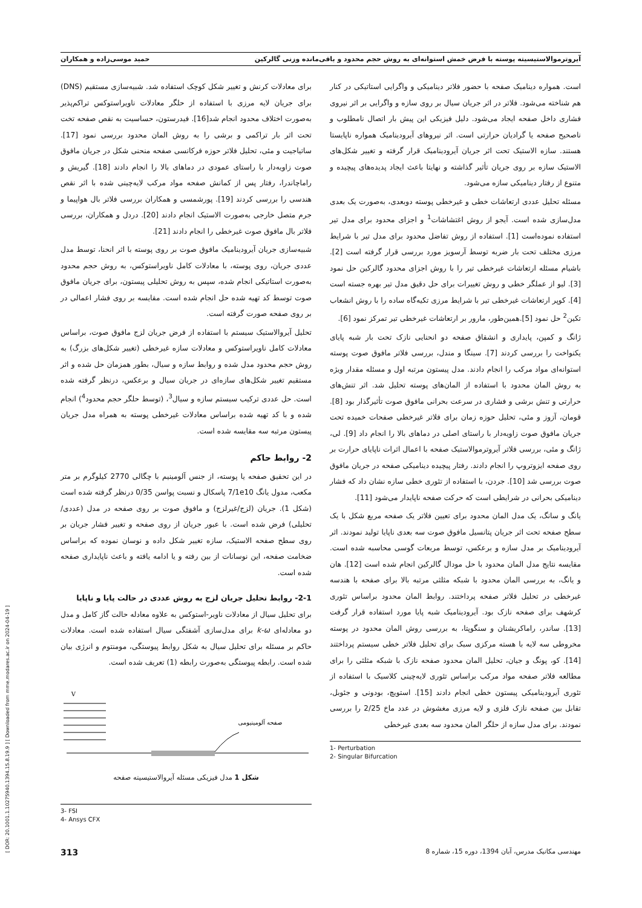آیروترموالاستیسیته پوسته با فرض خمش استوانه‌ای به روش حجم محدود و باقی‌مانده وزنی گالرکین حمید موسی‌زاده و همکاران
است. همواره دینامیک صفحه با حضور فلاتر دینامیکی و واگرایی استاتیکی در کنار هم شناخته می‌شود. فلاتر در اثر جریان سیال بر روی سازه و واگرایی بر اثر نیروی فشاری داخل صفحه ایجاد می‌شود. دلیل فیزیکی این پیش بار اتصال نامطلوب و ناصحیح صفحه یا گرادیان حرارتی است. اثر نیروهای آیرودینامیک همواره ناپایستا هستند. سازه الاستیک تحت اثر جریان آیرودینامیک قرار گرفته و تغییر شکل‌های الاستیک سازه بر روی جریان تأثیر گذاشته و نهایتا باعث ایجاد پدیده‌های پیچیده و متنوع از رفتار دینامیکی سازه می‌شود.
مسئله تحلیل عددی ارتعاشات خطی و غیرخطی پوسته دوبعدی، به‌صورت یک بعدی مدل‌سازی شده است. آیجو از روش اغتشاشات<sup>1</sup> و اجزای محدود برای مدل تیر استفاده نموده‌است [1]. استفاده از روش تفاضل محدود برای مدل تیر با شرایط مرزی مختلف تحت بار ضربه توسط آرسویز مورد بررسی قرار گرفته است [2]. باشیام مسئله ارتعاشات غیرخطی تیر را با روش اجزای محدود گالرکین حل نمود [3]. لیو از عملگر خطی و روش تغییرات برای حل دقیق مدل تیر بهره جسته است [4]. کوپر ارتعاشات غیرخطی تیر با شرایط مرزی تکیه‌گاه ساده را با روش انشعاب تکین<sup>2</sup> حل نمود [5].همین‌طور، مارور بر ارتعاشات غیرخطی تیر تمرکز نمود [6].
ژانگ و کمپن، پایداری و انشقاق صفحه دو انحنایی نازک تحت بار شبه پایای یکنواخت را بررسی کردند [7]. سینگا و مندل، بررسی فلاتر مافوق صوت پوسته استوانه‌ای مواد مرکب را انجام دادند. مدل پیستون مرتبه اول و مسئله مقدار ویژه به روش المان محدود با استفاده از المان‌های پوسته تحلیل شد. اثر تنش‌های حرارتی و تنش برشی و فشاری در سرعت بحرانی مافوق صوت تأثیرگذار بود [8]. قومان، آزوز و مئی، تحلیل حوزه زمان برای فلاتر غیرخطی صفحات خمیده تحت جریان مافوق صوت زاویه‌دار با راستای اصلی در دماهای بالا را انجام داد [9]. لی، ژانگ و مئی، بررسی فلاتر آیروترموالاستیک صفحه با اعمال اثرات ناپایای حرارت بر روی صفحه ایزوتروپ را انجام دادند. رفتار پیچیده دینامیکی صفحه در جریان مافوق صوت بررسی شد [10]. جردن، با استفاده از تئوری خطی سازه نشان داد که فشار دینامیکی بحرانی در شرایطی است که حرکت صفحه ناپایدار می‌شود [11].
یانگ و سانگ، یک مدل المان محدود برای تعیین فلاتر یک صفحه مربع شکل با یک سطح صفحه تحت اثر جریان پتانسیل مافوق صوت سه بعدی ناپایا تولید نمودند. اثر آیرودینامیک بر مدل سازه و برعکس، توسط مربعات گوسی محاسبه شده است. مقایسه نتایج مدل المان محدود با حل مودال گالرکین انجام شده است [12]. هان و یانگ، به بررسی المان محدود با شبکه مثلثی مرتبه بالا برای صفحه با هندسه غیرخطی در تحلیل فلاتر صفحه پرداختند. روابط المان محدود براساس تئوری کرشهف برای صفحه نازک بود. آیرودینامیک شبه پایا مورد استفاده قرار گرفت [13]. ساندر، راماکریشنان و سنگوپتا، به بررسی روش المان محدود در پوسته مخروطی سه لایه با هسته مرکزی سبک برای تحلیل فلاتر خطی سیستم پرداختند [14]. کو، پونگ و جیان، تحلیل المان محدود صفحه نازک با شبکه مثلثی را برای مطالعه فلاتر صفحه مواد مرکب براساس تئوری لایه‌چینی کلاسیک با استفاده از تئوری آیرودینامیکی پیستون خطی انجام دادند [15]. استویچ، بودونی و جئوبل، تقابل بین صفحه نازک فلزی و لایه مرزی مغشوش در عدد ماخ 2/25 را بررسی نمودند. برای مدل سازه از حلگر المان محدود سه بعدی غیرخطی
1- Perturbation
2- Singular Bifurcation
برای معادلات کرنش و تغییر شکل کوچک استفاده شد. شبیه‌سازی مستقیم (DNS) برای جریان لایه مرزی با استفاده از حلگر معادلات ناویراستوکس تراکم‌پذیر به‌صورت اختلاف محدود انجام شد[16]. فیدرستون، حساسیت به نقص صفحه تخت تحت اثر بار تراکمی و برشی را به روش المان محدود بررسی نمود [17]. ساتیاجیت و مئی، تحلیل فلاتر حوزه فرکانسی صفحه منحنی شکل در جریان مافوق صوت زاویه‌دار با راستای عمودی در دماهای بالا را انجام دادند [18]. گیریش و راماچاندرا، رفتار پس از کمانش صفحه مواد مرکب لایه‌چینی شده با اثر نقص هندسی را بررسی کردند [19]. پورشمسی و همکاران بررسی فلاتر بال هواپیما و جرم متصل خارجی به‌صورت الاستیک انجام دادند [20]. دردل و همکاران، بررسی فلاتر بال مافوق صوت غیرخطی را انجام دادند [21].
شبیه‌سازی جریان آیرودینامیک مافوق صوت بر روی پوسته با اثر انحنا، توسط مدل عددی جریان، روی پوسته، با معادلات کامل ناویراستوکس، به روش حجم محدود به‌صورت استاتیکی انجام شده، سپس به روش تحلیلی پیستون، برای جریان مافوق صوت توسط کد تهیه شده حل انجام شده است. مقایسه بر روی فشار اعمالی در بر روی صفحه صورت گرفته است.
تحلیل آیروالاستیک سیستم با استفاده از فرض جریان لزج مافوق صوت، براساس معادلات کامل ناویراستوکس و معادلات سازه غیرخطی (تغییر شکل‌های بزرگ) به روش حجم محدود مدل شده و روابط سازه و سیال، بطور همزمان حل شده و اثر مستقیم تغییر شکل‌های سازه‌ای در جریان سیال و برعکس، درنظر گرفته شده است. حل عددی ترکیب سیستم سازه و سیال<sup>3</sup>، (توسط حلگر حجم محدود<sup>4</sup>) انجام شده و با کد تهیه شده براساس معادلات غیرخطی پوسته به همراه مدل جریان پیستون مرتبه سه مقایسه شده است.
2- روابط حاکم
در این تحقیق صفحه یا پوسته، از جنس آلومینیم با چگالی 2770 کیلوگرم بر متر مکعب، مدول یانگ 7/1e10 پاسکال و نسبت پواسن 0/35 درنظر گرفته شده است (شکل 1). جریان (لزج/غیرلزج) و مافوق صوت بر روی صفحه در مدل (عددی/تحلیلی) فرض شده است. با عبور جریان از روی صفحه و تغییر فشار جریان بر روی سطح صفحه الاستیک، سازه تغییر شکل داده و نوسان نموده که براساس ضخامت صفحه، این نوسانات از بین رفته و یا ادامه یافته و باعث ناپایداری صفحه شده است.
2-1- روابط تحلیل جریان لزج به روش عددی در حالت پایا و ناپایا
برای تحلیل سیال از معادلات ناویر-استوکس به علاوه معادله حالت گاز کامل و مدل دو معادله‌ای k-ω برای مدل‌سازی آشفتگی سیال استفاده شده است. معادلات حاکم بر مسئله برای تحلیل سیال به شکل روابط پیوستگی، مومنتوم و انرژی بیان شده است. رابطه پیوستگی به‌صورت رابطه (1) تعریف شده است.
V
صفحه آلومینیومی
شکل 1 مدل فیزیکی مسئله آیروالاستیسیته صفحه
3- FSI
4- Ansys CFX
مهندسی مکانیک مدرس، آبان 1394، دوره 15، شماره 8 313
[ DOR: 20.1001.1.10275940.1394.15.8.19.9 ] [ Downloaded from mme.modares.ac.ir on 2024-04-19 ]